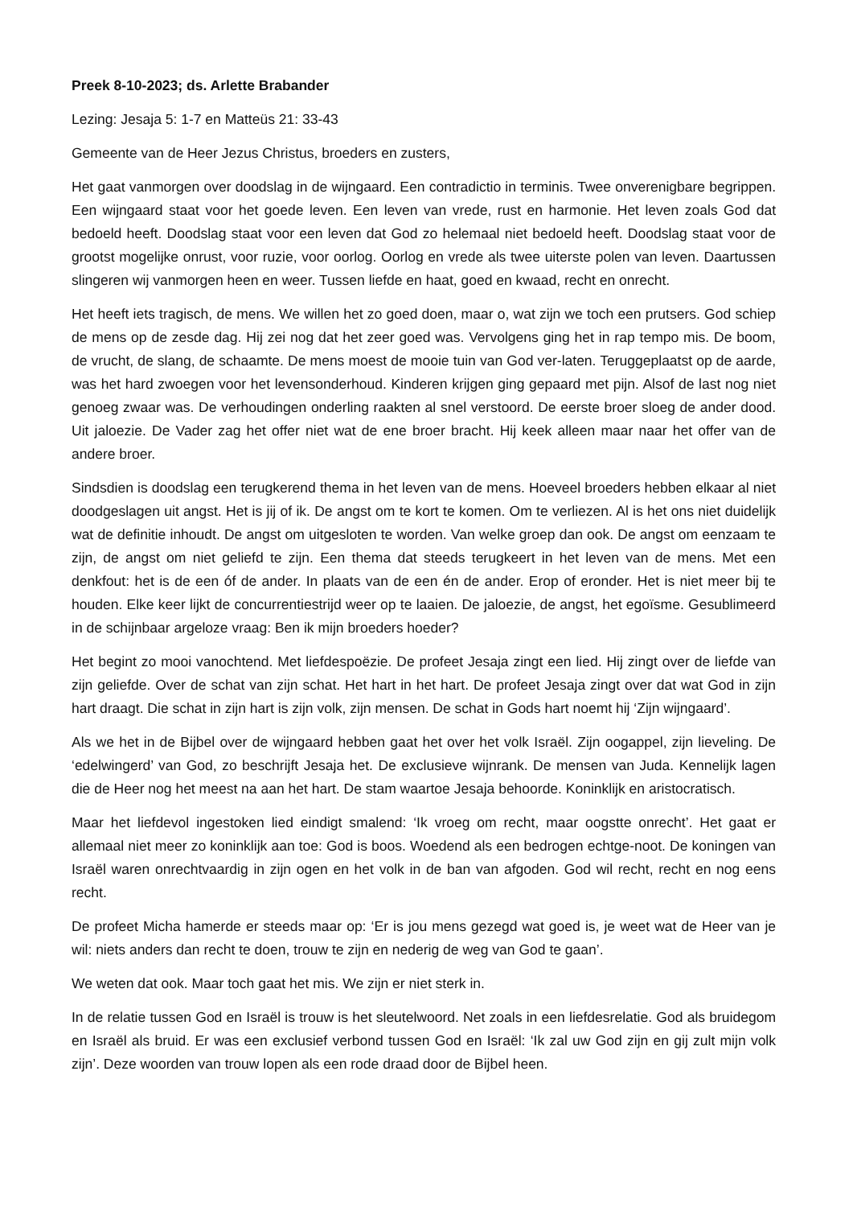Preek 8-10-2023; ds. Arlette Brabander
Lezing: Jesaja 5: 1-7 en Matteüs 21: 33-43
Gemeente van de Heer Jezus Christus, broeders en zusters,
Het gaat vanmorgen over doodslag in de wijngaard. Een contradictio in terminis. Twee onverenigbare begrippen. Een wijngaard staat voor het goede leven. Een leven van vrede, rust en harmonie. Het leven zoals God dat bedoeld heeft. Doodslag staat voor een leven dat God zo helemaal niet bedoeld heeft. Doodslag staat voor de grootst mogelijke onrust, voor ruzie, voor oorlog. Oorlog en vrede als twee uiterste polen van leven. Daartussen slingeren wij vanmorgen heen en weer. Tussen liefde en haat, goed en kwaad, recht en onrecht.
Het heeft iets tragisch, de mens. We willen het zo goed doen, maar o, wat zijn we toch een prutsers. God schiep de mens op de zesde dag. Hij zei nog dat het zeer goed was. Vervolgens ging het in rap tempo mis. De boom, de vrucht, de slang, de schaamte. De mens moest de mooie tuin van God ver-laten. Teruggeplaatst op de aarde, was het hard zwoegen voor het levensonderhoud. Kinderen krijgen ging gepaard met pijn. Alsof de last nog niet genoeg zwaar was. De verhoudingen onderling raakten al snel verstoord. De eerste broer sloeg de ander dood. Uit jaloezie. De Vader zag het offer niet wat de ene broer bracht. Hij keek alleen maar naar het offer van de andere broer.
Sindsdien is doodslag een terugkerend thema in het leven van de mens. Hoeveel broeders hebben elkaar al niet doodgeslagen uit angst. Het is jij of ik. De angst om te kort te komen. Om te verliezen. Al is het ons niet duidelijk wat de definitie inhoudt. De angst om uitgesloten te worden. Van welke groep dan ook. De angst om eenzaam te zijn, de angst om niet geliefd te zijn. Een thema dat steeds terugkeert in het leven van de mens. Met een denkfout: het is de een óf de ander. In plaats van de een én de ander. Erop of eronder. Het is niet meer bij te houden. Elke keer lijkt de concurrentiestrijd weer op te laaien. De jaloezie, de angst, het egoïsme. Gesublimeerd in de schijnbaar argeloze vraag: Ben ik mijn broeders hoeder?
Het begint zo mooi vanochtend. Met liefdespoëzie. De profeet Jesaja zingt een lied. Hij zingt over de liefde van zijn geliefde. Over de schat van zijn schat. Het hart in het hart. De profeet Jesaja zingt over dat wat God in zijn hart draagt. Die schat in zijn hart is zijn volk, zijn mensen. De schat in Gods hart noemt hij ‘Zijn wijngaard’.
Als we het in de Bijbel over de wijngaard hebben gaat het over het volk Israël. Zijn oogappel, zijn lieveling. De ‘edelwingerd’ van God, zo beschrijft Jesaja het. De exclusieve wijnrank. De mensen van Juda. Kennelijk lagen die de Heer nog het meest na aan het hart. De stam waartoe Jesaja behoorde. Koninklijk en aristocratisch.
Maar het liefdevol ingestoken lied eindigt smalend: ‘Ik vroeg om recht, maar oogstte onrecht’. Het gaat er allemaal niet meer zo koninklijk aan toe: God is boos. Woedend als een bedrogen echtge-noot. De koningen van Israël waren onrechtvaardig in zijn ogen en het volk in de ban van afgoden. God wil recht, recht en nog eens recht.
De profeet Micha hamerde er steeds maar op: ‘Er is jou mens gezegd wat goed is, je weet wat de Heer van je wil: niets anders dan recht te doen, trouw te zijn en nederig de weg van God te gaan’.
We weten dat ook. Maar toch gaat het mis. We zijn er niet sterk in.
In de relatie tussen God en Israël is trouw is het sleutelwoord. Net zoals in een liefdesrelatie. God als bruidegom en Israël als bruid. Er was een exclusief verbond tussen God en Israël: ‘Ik zal uw God zijn en gij zult mijn volk zijn’. Deze woorden van trouw lopen als een rode draad door de Bijbel heen.